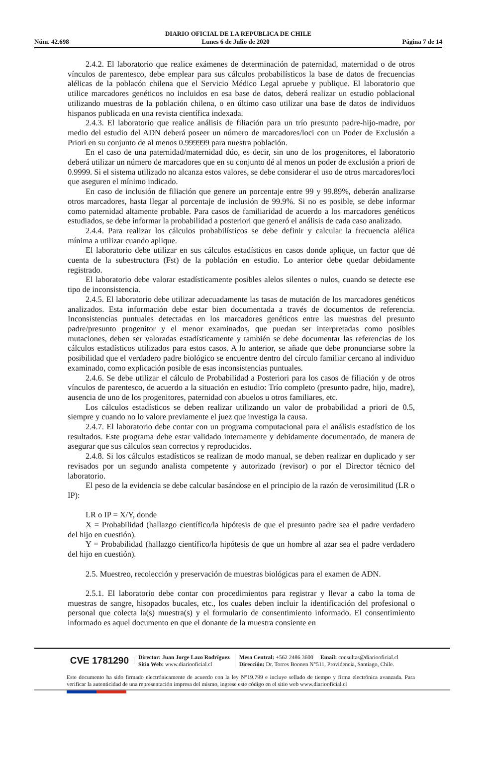DIARIO OFICIAL DE LA REPUBLICA DE CHILE
Núm. 42.698 Lunes 6 de Julio de 2020 Página 7 de 14
2.4.2. El laboratorio que realice exámenes de determinación de paternidad, maternidad o de otros vínculos de parentesco, debe emplear para sus cálculos probabilísticos la base de datos de frecuencias alélicas de la poblacón chilena que el Servicio Médico Legal apruebe y publique. El laboratorio que utilice marcadores genéticos no incluidos en esa base de datos, deberá realizar un estudio poblacional utilizando muestras de la población chilena, o en último caso utilizar una base de datos de individuos hispanos publicada en una revista científica indexada.
2.4.3. El laboratorio que realice análisis de filiación para un trío presunto padre-hijo-madre, por medio del estudio del ADN deberá poseer un número de marcadores/loci con un Poder de Exclusión a Priori en su conjunto de al menos 0.999999 para nuestra población.
En el caso de una paternidad/maternidad dúo, es decir, sin uno de los progenitores, el laboratorio deberá utilizar un número de marcadores que en su conjunto dé al menos un poder de exclusión a priori de 0.9999. Si el sistema utilizado no alcanza estos valores, se debe considerar el uso de otros marcadores/loci que aseguren el mínimo indicado.
En caso de inclusión de filiación que genere un porcentaje entre 99 y 99.89%, deberán analizarse otros marcadores, hasta llegar al porcentaje de inclusión de 99.9%. Si no es posible, se debe informar como paternidad altamente probable. Para casos de familiaridad de acuerdo a los marcadores genéticos estudiados, se debe informar la probabilidad a posteriori que generó el análisis de cada caso analizado.
2.4.4. Para realizar los cálculos probabilísticos se debe definir y calcular la frecuencia alélica mínima a utilizar cuando aplique.
El laboratorio debe utilizar en sus cálculos estadísticos en casos donde aplique, un factor que dé cuenta de la subestructura (Fst) de la población en estudio. Lo anterior debe quedar debidamente registrado.
El laboratorio debe valorar estadísticamente posibles alelos silentes o nulos, cuando se detecte ese tipo de inconsistencia.
2.4.5. El laboratorio debe utilizar adecuadamente las tasas de mutación de los marcadores genéticos analizados. Esta información debe estar bien documentada a través de documentos de referencia. Inconsistencias puntuales detectadas en los marcadores genéticos entre las muestras del presunto padre/presunto progenitor y el menor examinados, que puedan ser interpretadas como posibles mutaciones, deben ser valoradas estadísticamente y también se debe documentar las referencias de los cálculos estadísticos utilizados para estos casos. A lo anterior, se añade que debe pronunciarse sobre la posibilidad que el verdadero padre biológico se encuentre dentro del círculo familiar cercano al individuo examinado, como explicación posible de esas inconsistencias puntuales.
2.4.6. Se debe utilizar el cálculo de Probabilidad a Posteriori para los casos de filiación y de otros vínculos de parentesco, de acuerdo a la situación en estudio: Trío completo (presunto padre, hijo, madre), ausencia de uno de los progenitores, paternidad con abuelos u otros familiares, etc.
Los cálculos estadísticos se deben realizar utilizando un valor de probabilidad a priori de 0.5, siempre y cuando no lo valore previamente el juez que investiga la causa.
2.4.7. El laboratorio debe contar con un programa computacional para el análisis estadístico de los resultados. Este programa debe estar validado internamente y debidamente documentado, de manera de asegurar que sus cálculos sean correctos y reproducidos.
2.4.8. Si los cálculos estadísticos se realizan de modo manual, se deben realizar en duplicado y ser revisados por un segundo analista competente y autorizado (revisor) o por el Director técnico del laboratorio.
El peso de la evidencia se debe calcular basándose en el principio de la razón de verosimilitud (LR o IP):
LR o IP = X/Y, donde
X = Probabilidad (hallazgo científico/la hipótesis de que el presunto padre sea el padre verdadero del hijo en cuestión).
Y = Probabilidad (hallazgo científico/la hipótesis de que un hombre al azar sea el padre verdadero del hijo en cuestión).
2.5. Muestreo, recolección y preservación de muestras biológicas para el examen de ADN.
2.5.1. El laboratorio debe contar con procedimientos para registrar y llevar a cabo la toma de muestras de sangre, hisopados bucales, etc., los cuales deben incluir la identificación del profesional o personal que colecta la(s) muestra(s) y el formulario de consentimiento informado. El consentimiento informado es aquel documento en que el donante de la muestra consiente en
CVE 1781290
Director: Juan Jorge Lazo Rodríguez
Sitio Web: www.diariooficial.cl
Mesa Central: +562 2486 3600 Email: consultas@diariooficial.cl
Dirección: Dr. Torres Boonen N°511, Providencia, Santiago, Chile.
Este documento ha sido firmado electrónicamente de acuerdo con la ley N°19.799 e incluye sellado de tiempo y firma electrónica avanzada. Para verificar la autenticidad de una representación impresa del mismo, ingrese este código en el sitio web www.diariooficial.cl